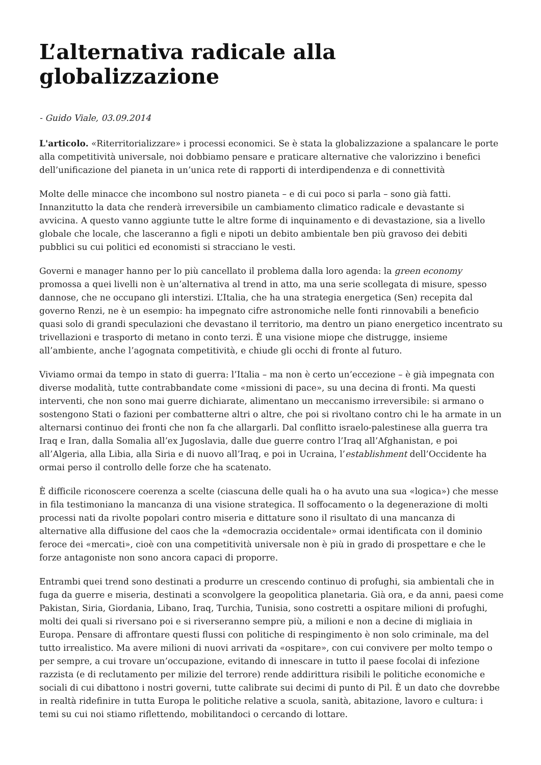L’alternativa radicale alla globalizzazione
- Guido Viale, 03.09.2014
L'articolo. «Riterritorializzare» i processi economici. Se è stata la globalizzazione a spalancare le porte alla competitività universale, noi dobbiamo pensare e praticare alternative che valorizzino i benefici dell’unificazione del pianeta in un’unica rete di rapporti di interdipendenza e di connettività
Molte delle minacce che incombono sul nostro pianeta – e di cui poco si parla – sono già fatti. Innanzitutto la data che renderà irreversibile un cambiamento climatico radicale e devastante si avvicina. A questo vanno aggiunte tutte le altre forme di inquinamento e di devastazione, sia a livello globale che locale, che lasceranno a figli e nipoti un debito ambientale ben più gravoso dei debiti pubblici su cui politici ed economisti si stracciano le vesti.
Governi e manager hanno per lo più cancellato il problema dalla loro agenda: la green economy promossa a quei livelli non è un’alternativa al trend in atto, ma una serie scollegata di misure, spesso dannose, che ne occupano gli interstizi. L’Italia, che ha una strategia energetica (Sen) recepita dal governo Renzi, ne è un esempio: ha impegnato cifre astronomiche nelle fonti rinnovabili a beneficio quasi solo di grandi speculazioni che devastano il territorio, ma dentro un piano energetico incentrato su trivellazioni e trasporto di metano in conto terzi. È una visione miope che distrugge, insieme all’ambiente, anche l’agognata competitività, e chiude gli occhi di fronte al futuro.
Viviamo ormai da tempo in stato di guerra: l’Italia – ma non è certo un’eccezione – è già impegnata con diverse modalità, tutte contrabbandate come «missioni di pace», su una decina di fronti. Ma questi interventi, che non sono mai guerre dichiarate, alimentano un meccanismo irreversibile: si armano o sostengono Stati o fazioni per combatterne altri o altre, che poi si rivoltano contro chi le ha armate in un alternarsi continuo dei fronti che non fa che allargarli. Dal conflitto israelo-palestinese alla guerra tra Iraq e Iran, dalla Somalia all’ex Jugoslavia, dalle due guerre contro l’Iraq all’Afghanistan, e poi all’Algeria, alla Libia, alla Siria e di nuovo all’Iraq, e poi in Ucraina, l’establishment dell’Occidente ha ormai perso il controllo delle forze che ha scatenato.
È difficile riconoscere coerenza a scelte (ciascuna delle quali ha o ha avuto una sua «logica») che messe in fila testimoniano la mancanza di una visione strategica. Il soffocamento o la degenerazione di molti processi nati da rivolte popolari contro miseria e dittature sono il risultato di una mancanza di alternative alla diffusione del caos che la «democrazia occidentale» ormai identificata con il dominio feroce dei «mercati», cioè con una competitività universale non è più in grado di prospettare e che le forze antagoniste non sono ancora capaci di proporre.
Entrambi quei trend sono destinati a produrre un crescendo continuo di profughi, sia ambientali che in fuga da guerre e miseria, destinati a sconvolgere la geopolitica planetaria. Già ora, e da anni, paesi come Pakistan, Siria, Giordania, Libano, Iraq, Turchia, Tunisia, sono costretti a ospitare milioni di profughi, molti dei quali si riversano poi e si riverseranno sempre più, a milioni e non a decine di migliaia in Europa. Pensare di affrontare questi flussi con politiche di respingimento è non solo criminale, ma del tutto irrealistico. Ma avere milioni di nuovi arrivati da «ospitare», con cui convivere per molto tempo o per sempre, a cui trovare un’occupazione, evitando di innescare in tutto il paese focolai di infezione razzista (e di reclutamento per milizie del terrore) rende addirittura risibili le politiche economiche e sociali di cui dibattono i nostri governi, tutte calibrate sui decimi di punto di Pil. È un dato che dovrebbe in realtà ridefinire in tutta Europa le politiche relative a scuola, sanità, abitazione, lavoro e cultura: i temi su cui noi stiamo riflettendo, mobilitandoci o cercando di lottare.